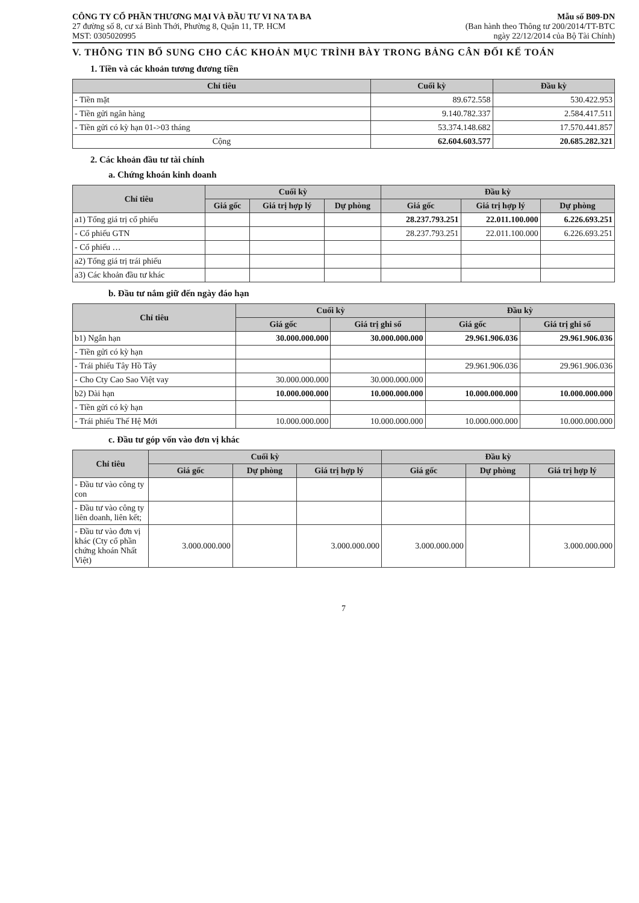CÔNG TY CỔ PHẦN THƯƠNG MẠI VÀ ĐẦU TƯ VI NA TA BA
27 đường số 8, cư xá Bình Thới, Phường 8, Quận 11, TP. HCM
MST: 0305020995
Mẫu số B09-DN
(Ban hành theo Thông tư 200/2014/TT-BTC
ngày 22/12/2014 của Bộ Tài Chính)
V. THÔNG TIN BỔ SUNG CHO CÁC KHOẢN MỤC TRÌNH BÀY TRONG BẢNG CÂN ĐỐI KẾ TOÁN
1. Tiền và các khoản tương đương tiền
| Chỉ tiêu | Cuối kỳ | Đầu kỳ |
| --- | --- | --- |
| - Tiền mặt | 89.672.558 | 530.422.953 |
| - Tiền gửi ngân hàng | 9.140.782.337 | 2.584.417.511 |
| - Tiền gửi có kỳ hạn 01->03 tháng | 53.374.148.682 | 17.570.441.857 |
| Cộng | 62.604.603.577 | 20.685.282.321 |
2. Các khoản đầu tư tài chính
a. Chứng khoán kinh doanh
| Chỉ tiêu | Cuối kỳ | | | Đầu kỳ | | |
| --- | --- | --- | --- | --- | --- | --- |
| | Giá gốc | Giá trị hợp lý | Dự phòng | Giá gốc | Giá trị hợp lý | Dự phòng |
| a1) Tổng giá trị cổ phiếu | | | | 28.237.793.251 | 22.011.100.000 | 6.226.693.251 |
| - Cổ phiếu GTN | | | | 28.237.793.251 | 22.011.100.000 | 6.226.693.251 |
| - Cổ phiếu … | | | | | | |
| a2) Tổng giá trị trái phiếu | | | | | | |
| a3) Các khoản đầu tư khác | | | | | | |
b. Đầu tư nắm giữ đến ngày đáo hạn
| Chỉ tiêu | Cuối kỳ | | Đầu kỳ | |
| --- | --- | --- | --- | --- |
| | Giá gốc | Giá trị ghi sổ | Giá gốc | Giá trị ghi sổ |
| b1) Ngắn hạn | 30.000.000.000 | 30.000.000.000 | 29.961.906.036 | 29.961.906.036 |
| - Tiền gửi có kỳ hạn | | | | |
| - Trái phiếu Tây Hồ Tây | | | 29.961.906.036 | 29.961.906.036 |
| - Cho Cty Cao Sao Việt vay | 30.000.000.000 | 30.000.000.000 | | |
| b2) Dài hạn | 10.000.000.000 | 10.000.000.000 | 10.000.000.000 | 10.000.000.000 |
| - Tiền gửi có kỳ hạn | | | | |
| - Trái phiếu Thế Hệ Mới | 10.000.000.000 | 10.000.000.000 | 10.000.000.000 | 10.000.000.000 |
c. Đầu tư góp vốn vào đơn vị khác
| Chỉ tiêu | Cuối kỳ | | | Đầu kỳ | | |
| --- | --- | --- | --- | --- | --- | --- |
| | Giá gốc | Dự phòng | Giá trị hợp lý | Giá gốc | Dự phòng | Giá trị hợp lý |
| - Đầu tư vào công ty con | | | | | | |
| - Đầu tư vào công ty liên doanh, liên kết; | | | | | | |
| - Đầu tư vào đơn vị khác (Cty cổ phần chứng khoán Nhất Việt) | 3.000.000.000 | | 3.000.000.000 | 3.000.000.000 | | 3.000.000.000 |
7